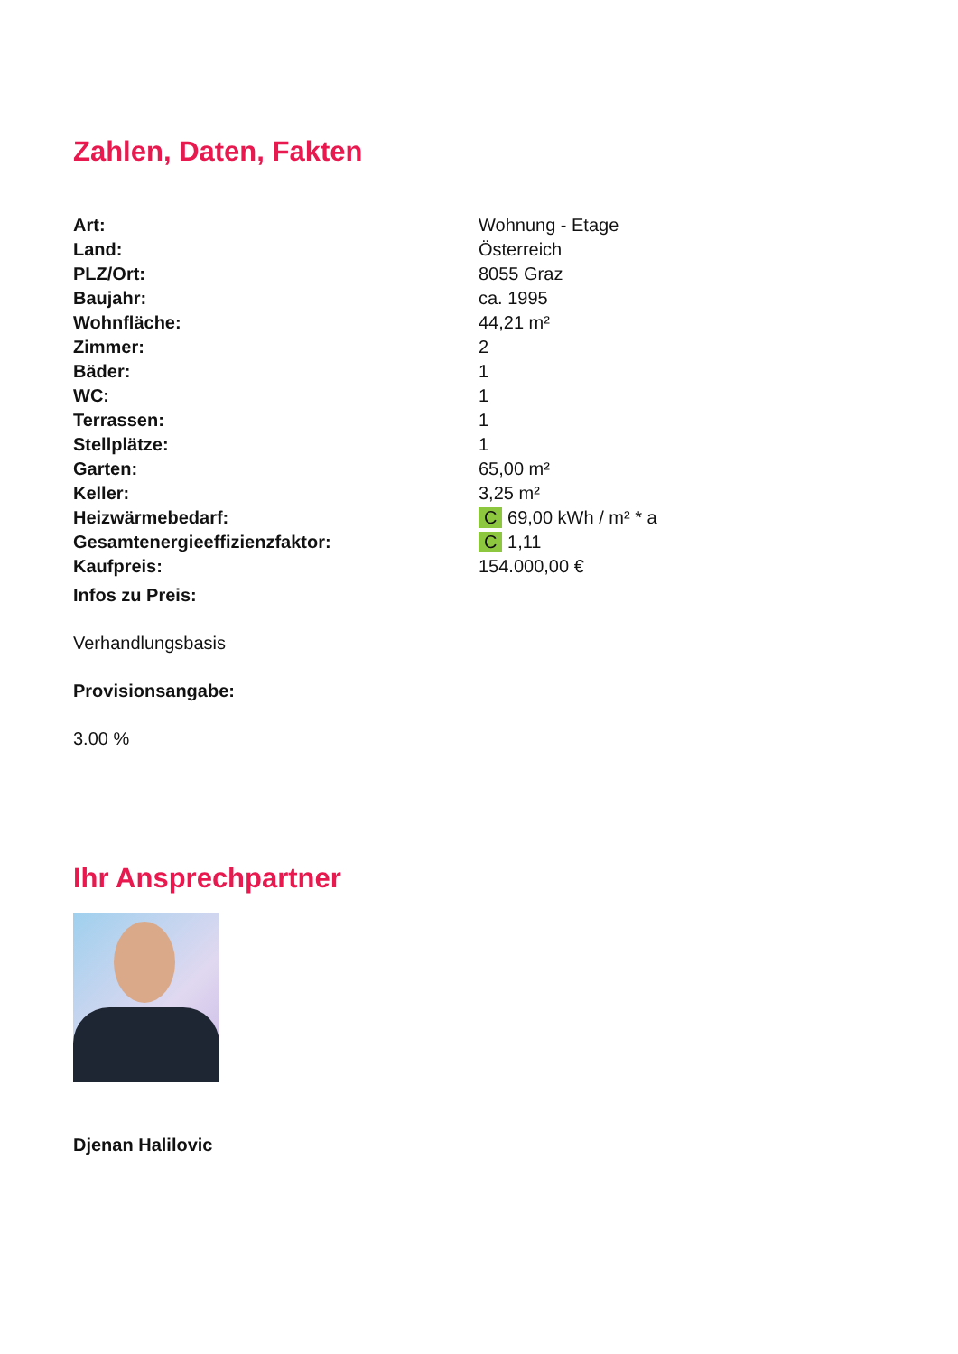Zahlen, Daten, Fakten
| Art: | Wohnung - Etage |
| Land: | Österreich |
| PLZ/Ort: | 8055 Graz |
| Baujahr: | ca. 1995 |
| Wohnfläche: | 44,21 m² |
| Zimmer: | 2 |
| Bäder: | 1 |
| WC: | 1 |
| Terrassen: | 1 |
| Stellplätze: | 1 |
| Garten: | 65,00 m² |
| Keller: | 3,25 m² |
| Heizwärmebedarf: | C 69,00 kWh / m² * a |
| Gesamtenergieeffizienzfaktor: | C 1,11 |
| Kaufpreis: | 154.000,00 € |
Infos zu Preis:
Verhandlungsbasis
Provisionsangabe:
3.00 %
Ihr Ansprechpartner
Djenan Halilovic